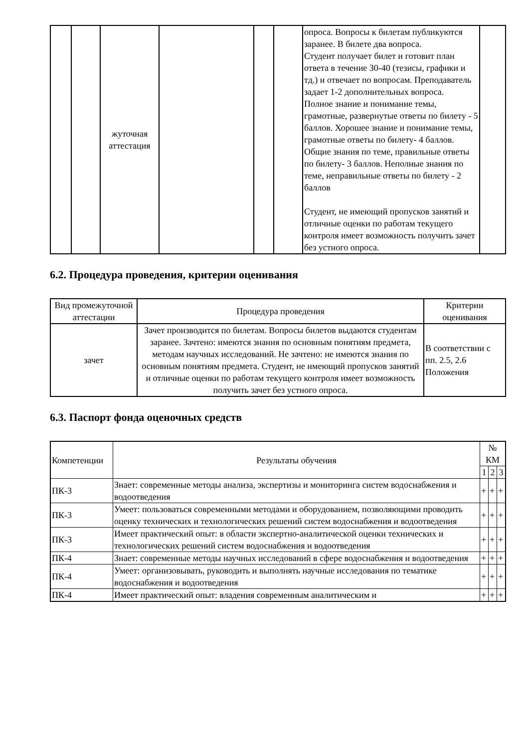| | | жуточная аттестация | | | | опроса. Вопросы к билетам публикуются заранее. В билете два вопроса. Студент получает билет и готовит план ответа в течение 30-40 (тезисы, графики и тд.) и отвечает по вопросам. Преподаватель задает 1-2 дополнительных вопроса. Полное знание и понимание темы, грамотные, развернутые ответы по билету - 5 баллов. Хорошее знание и понимание темы, грамотные ответы по билету- 4 баллов. Общие знания по теме, правильные ответы по билету- 3 баллов. Неполные знания по теме, неправильные ответы по билету - 2 баллов Студент, не имеющий пропусков занятий и отличные оценки по работам текущего контроля имеет возможность получить зачет без устного опроса. | |
6.2. Процедура проведения, критерии оценивания
| Вид промежуточной аттестации | Процедура проведения | Критерии оценивания |
| --- | --- | --- |
| зачет | Зачет производится по билетам. Вопросы билетов выдаются студентам заранее. Зачтено: имеются знания по основным понятиям предмета, методам научных исследований. Не зачтено: не имеются знания по основным понятиям предмета. Студент, не имеющий пропусков занятий и отличные оценки по работам текущего контроля имеет возможность получить зачет без устного опроса. | В соответствии с пп. 2.5, 2.6 Положения |
6.3. Паспорт фонда оценочных средств
| Компетенции | Результаты обучения | № КМ | | |
| --- | --- | --- | --- | --- |
| | | 1 | 2 | 3 |
| ПК-3 | Знает: современные методы анализа, экспертизы и мониторинга систем водоснабжения и водоотведения | + | + | + |
| ПК-3 | Умеет: пользоваться современными методами и оборудованием, позволяющими проводить оценку технических и технологических решений систем водоснабжения и водоотведения | + | + | + |
| ПК-3 | Имеет практический опыт: в области экспертно-аналитической оценки технических и технологических решений систем водоснабжения и водоотведения | + | + | + |
| ПК-4 | Знает: современные методы научных исследований в сфере водоснабжения и водоотведения | + | + | + |
| ПК-4 | Умеет: организовывать, руководить и выполнять научные исследования по тематике водоснабжения и водоотведения | + | + | + |
| ПК-4 | Имеет практический опыт: владения современным аналитическим и | + | + | + |